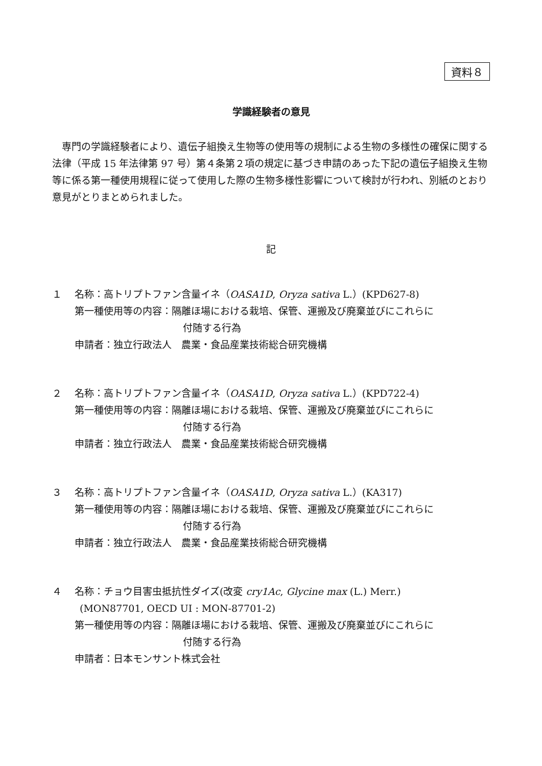資料８
学識経験者の意見
専門の学識経験者により、遺伝子組換え生物等の使用等の規制による生物の多様性の確保に関する法律（平成 15 年法律第 97 号）第４条第２項の規定に基づき申請のあった下記の遺伝子組換え生物等に係る第一種使用規程に従って使用した際の生物多様性影響について検討が行われ、別紙のとおり意見がとりまとめられました。
記
１ 名称：高トリプトファン含量イネ（OASA1D, Oryza sativa L.）(KPD627-8)
第一種使用等の内容：隔離ほ場における栽培、保管、運搬及び廃棄並びにこれらに
付随する行為
申請者：独立行政法人　農業・食品産業技術総合研究機構
２ 名称：高トリプトファン含量イネ（OASA1D, Oryza sativa L.）(KPD722-4)
第一種使用等の内容：隔離ほ場における栽培、保管、運搬及び廃棄並びにこれらに
付随する行為
申請者：独立行政法人　農業・食品産業技術総合研究機構
３ 名称：高トリプトファン含量イネ（OASA1D, Oryza sativa L.）(KA317)
第一種使用等の内容：隔離ほ場における栽培、保管、運搬及び廃棄並びにこれらに
付随する行為
申請者：独立行政法人　農業・食品産業技術総合研究機構
４ 名称：チョウ目害虫抵抗性ダイズ(改変 cry1Ac, Glycine max (L.) Merr.)
(MON87701, OECD UI : MON-87701-2)
第一種使用等の内容：隔離ほ場における栽培、保管、運搬及び廃棄並びにこれらに
付随する行為
申請者：日本モンサント株式会社